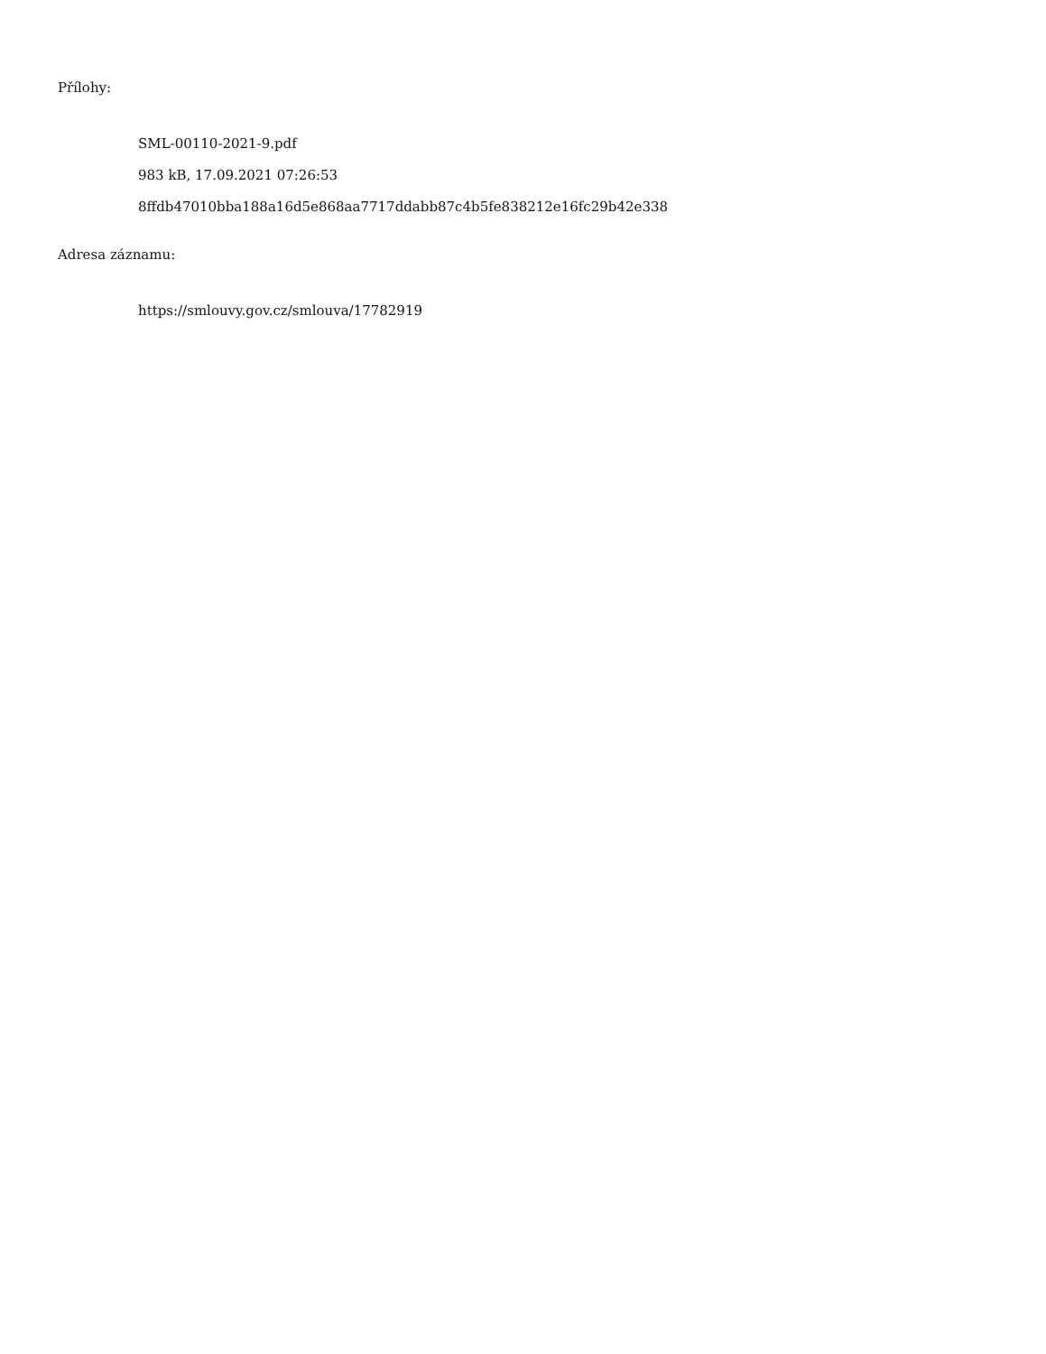Přílohy:
SML-00110-2021-9.pdf
983 kB, 17.09.2021 07:26:53
8ffdb47010bba188a16d5e868aa7717ddabb87c4b5fe838212e16fc29b42e338
Adresa záznamu:
https://smlouvy.gov.cz/smlouva/17782919